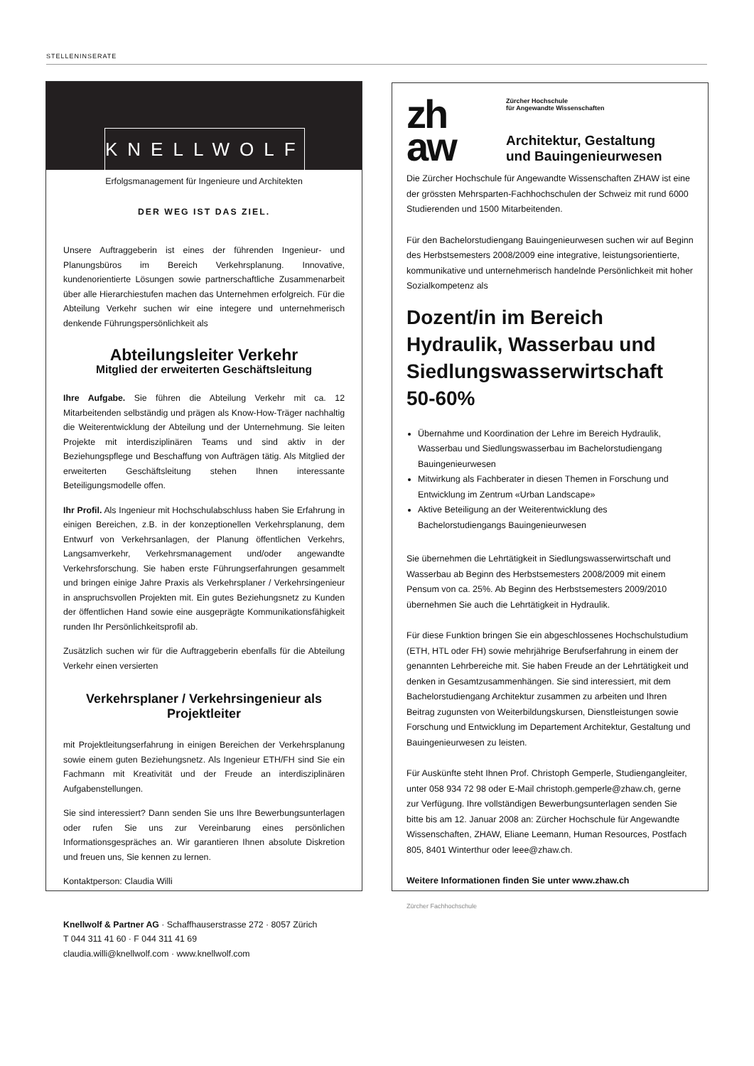STELLENINSERATE
KNELLWOLF
Erfolgsmanagement für Ingenieure und Architekten
DER WEG IST DAS ZIEL.
Unsere Auftraggeberin ist eines der führenden Ingenieur- und Planungsbüros im Bereich Verkehrsplanung. Innovative, kundenorientierte Lösungen sowie partnerschaftliche Zusammenarbeit über alle Hierarchiestufen machen das Unternehmen erfolgreich. Für die Abteilung Verkehr suchen wir eine integere und unternehmerisch denkende Führungspersönlichkeit als
Abteilungsleiter Verkehr
Mitglied der erweiterten Geschäftsleitung
Ihre Aufgabe. Sie führen die Abteilung Verkehr mit ca. 12 Mitarbeitenden selbständig und prägen als Know-How-Träger nachhaltig die Weiterentwicklung der Abteilung und der Unternehmung. Sie leiten Projekte mit interdisziplinären Teams und sind aktiv in der Beziehungspflege und Beschaffung von Aufträgen tätig. Als Mitglied der erweiterten Geschäftsleitung stehen Ihnen interessante Beteiligungsmodelle offen.
Ihr Profil. Als Ingenieur mit Hochschulabschluss haben Sie Erfahrung in einigen Bereichen, z.B. in der konzeptionellen Verkehrsplanung, dem Entwurf von Verkehrsanlagen, der Planung öffentlichen Verkehrs, Langsamverkehr, Verkehrsmanagement und/oder angewandte Verkehrsforschung. Sie haben erste Führungserfahrungen gesammelt und bringen einige Jahre Praxis als Verkehrsplaner / Verkehrsingenieur in anspruchsvollen Projekten mit. Ein gutes Beziehungsnetz zu Kunden der öffentlichen Hand sowie eine ausgeprägte Kommunikationsfähigkeit runden Ihr Persönlichkeitsprofil ab.
Zusätzlich suchen wir für die Auftraggeberin ebenfalls für die Abteilung Verkehr einen versierten
Verkehrsplaner / Verkehrsingenieur als Projektleiter
mit Projektleitungserfahrung in einigen Bereichen der Verkehrsplanung sowie einem guten Beziehungsnetz. Als Ingenieur ETH/FH sind Sie ein Fachmann mit Kreativität und der Freude an interdisziplinären Aufgabenstellungen.
Sie sind interessiert? Dann senden Sie uns Ihre Bewerbungsunterlagen oder rufen Sie uns zur Vereinbarung eines persönlichen Informationsgespräches an. Wir garantieren Ihnen absolute Diskretion und freuen uns, Sie kennen zu lernen.
Kontaktperson: Claudia Willi
Knellwolf & Partner AG · Schaffhauserstrasse 272 · 8057 Zürich
T 044 311 41 60 · F 044 311 41 69
claudia.willi@knellwolf.com · www.knellwolf.com
zh
aw
Zürcher Hochschule
für Angewandte Wissenschaften
Architektur, Gestaltung
und Bauingenieurwesen
Die Zürcher Hochschule für Angewandte Wissenschaften ZHAW ist eine der grössten Mehrsparten-Fachhochschulen der Schweiz mit rund 6000 Studierenden und 1500 Mitarbeitenden.
Für den Bachelorstudiengang Bauingenieurwesen suchen wir auf Beginn des Herbstsemesters 2008/2009 eine integrative, leistungsorientierte, kommunikative und unternehmerisch handelnde Persönlichkeit mit hoher Sozialkompetenz als
Dozent/in im Bereich Hydraulik, Wasserbau und Siedlungswasserwirtschaft 50-60%
Übernahme und Koordination der Lehre im Bereich Hydraulik, Wasserbau und Siedlungswasserbau im Bachelorstudiengang Bauingenieurwesen
Mitwirkung als Fachberater in diesen Themen in Forschung und Entwicklung im Zentrum «Urban Landscape»
Aktive Beteiligung an der Weiterentwicklung des Bachelorstudiengangs Bauingenieurwesen
Sie übernehmen die Lehrtätigkeit in Siedlungswasserwirtschaft und Wasserbau ab Beginn des Herbstsemesters 2008/2009 mit einem Pensum von ca. 25%. Ab Beginn des Herbstsemesters 2009/2010 übernehmen Sie auch die Lehrtätigkeit in Hydraulik.
Für diese Funktion bringen Sie ein abgeschlossenes Hochschulstudium (ETH, HTL oder FH) sowie mehrjährige Berufserfahrung in einem der genannten Lehrbereiche mit. Sie haben Freude an der Lehrtätigkeit und denken in Gesamtzusammenhängen. Sie sind interessiert, mit dem Bachelorstudiengang Architektur zusammen zu arbeiten und Ihren Beitrag zugunsten von Weiterbildungskursen, Dienstleistungen sowie Forschung und Entwicklung im Departement Architektur, Gestaltung und Bauingenieurwesen zu leisten.
Für Auskünfte steht Ihnen Prof. Christoph Gemperle, Studiengangleiter, unter 058 934 72 98 oder E-Mail christoph.gemperle@zhaw.ch, gerne zur Verfügung. Ihre vollständigen Bewerbungsunterlagen senden Sie bitte bis am 12. Januar 2008 an: Zürcher Hochschule für Angewandte Wissenschaften, ZHAW, Eliane Leemann, Human Resources, Postfach 805, 8401 Winterthur oder leee@zhaw.ch.
Weitere Informationen finden Sie unter www.zhaw.ch
Zürcher Fachhochschule